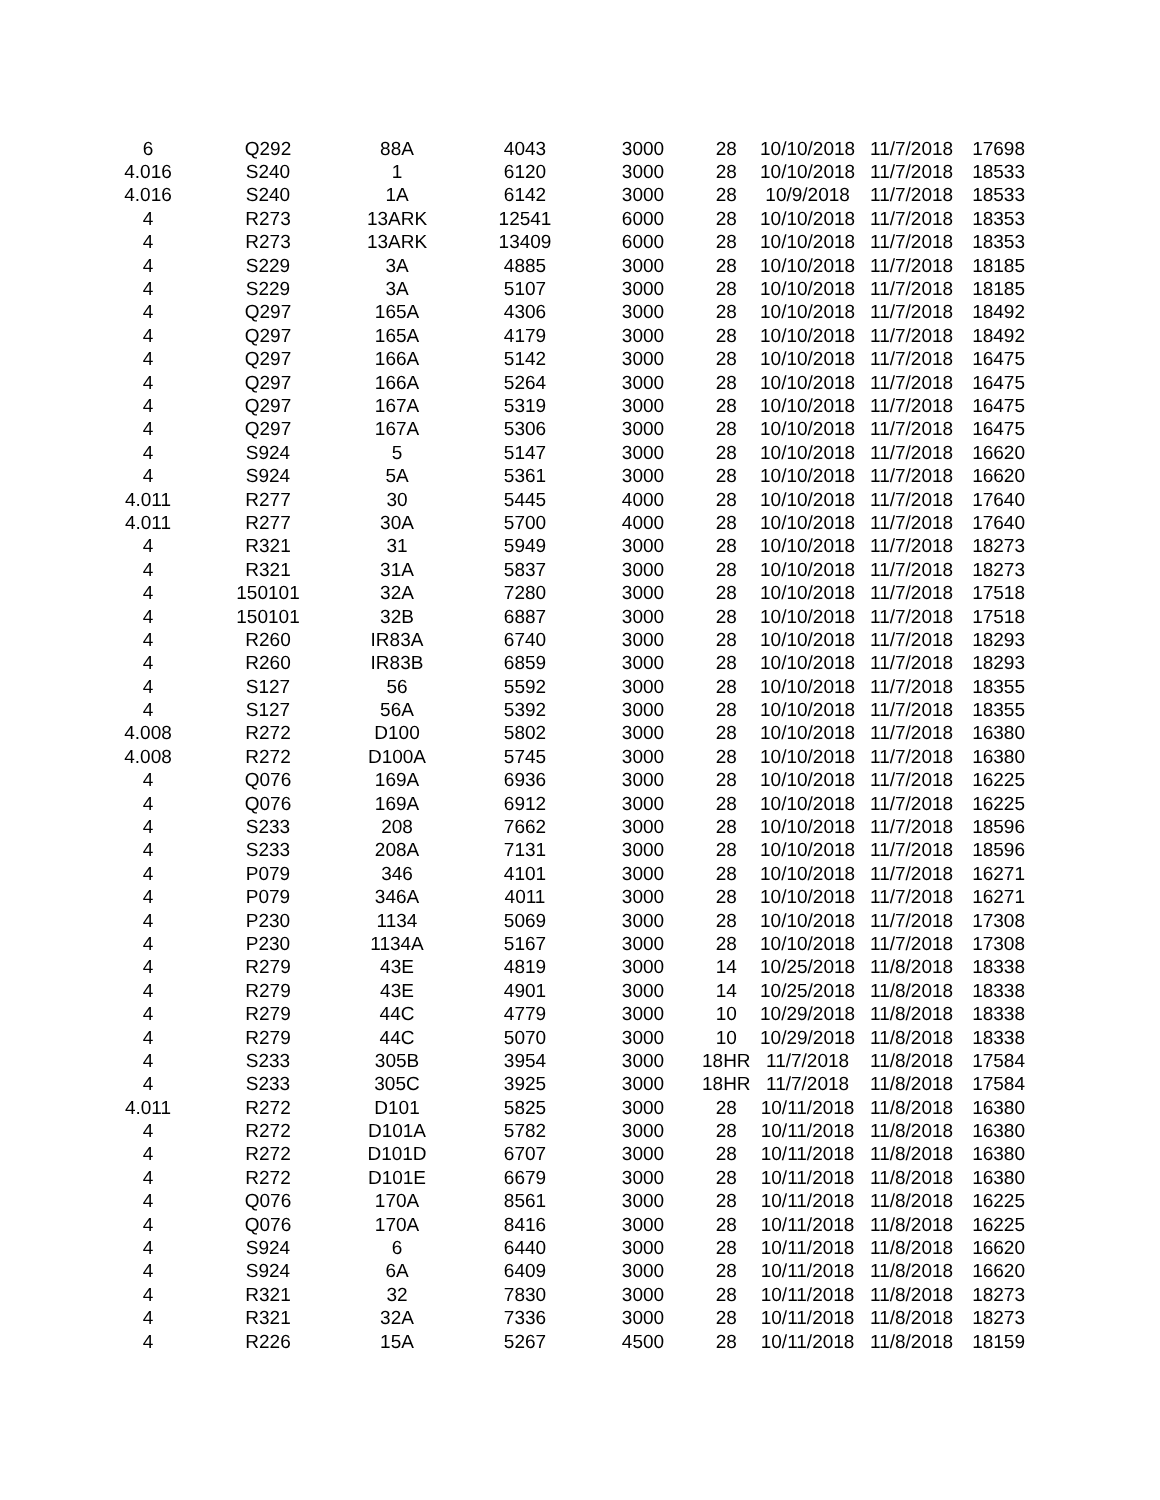| 6 | Q292 | 88A | 4043 | 3000 | 28 | 10/10/2018 | 11/7/2018 | 17698 |
| 4.016 | S240 | 1 | 6120 | 3000 | 28 | 10/10/2018 | 11/7/2018 | 18533 |
| 4.016 | S240 | 1A | 6142 | 3000 | 28 | 10/9/2018 | 11/7/2018 | 18533 |
| 4 | R273 | 13ARK | 12541 | 6000 | 28 | 10/10/2018 | 11/7/2018 | 18353 |
| 4 | R273 | 13ARK | 13409 | 6000 | 28 | 10/10/2018 | 11/7/2018 | 18353 |
| 4 | S229 | 3A | 4885 | 3000 | 28 | 10/10/2018 | 11/7/2018 | 18185 |
| 4 | S229 | 3A | 5107 | 3000 | 28 | 10/10/2018 | 11/7/2018 | 18185 |
| 4 | Q297 | 165A | 4306 | 3000 | 28 | 10/10/2018 | 11/7/2018 | 18492 |
| 4 | Q297 | 165A | 4179 | 3000 | 28 | 10/10/2018 | 11/7/2018 | 18492 |
| 4 | Q297 | 166A | 5142 | 3000 | 28 | 10/10/2018 | 11/7/2018 | 16475 |
| 4 | Q297 | 166A | 5264 | 3000 | 28 | 10/10/2018 | 11/7/2018 | 16475 |
| 4 | Q297 | 167A | 5319 | 3000 | 28 | 10/10/2018 | 11/7/2018 | 16475 |
| 4 | Q297 | 167A | 5306 | 3000 | 28 | 10/10/2018 | 11/7/2018 | 16475 |
| 4 | S924 | 5 | 5147 | 3000 | 28 | 10/10/2018 | 11/7/2018 | 16620 |
| 4 | S924 | 5A | 5361 | 3000 | 28 | 10/10/2018 | 11/7/2018 | 16620 |
| 4.011 | R277 | 30 | 5445 | 4000 | 28 | 10/10/2018 | 11/7/2018 | 17640 |
| 4.011 | R277 | 30A | 5700 | 4000 | 28 | 10/10/2018 | 11/7/2018 | 17640 |
| 4 | R321 | 31 | 5949 | 3000 | 28 | 10/10/2018 | 11/7/2018 | 18273 |
| 4 | R321 | 31A | 5837 | 3000 | 28 | 10/10/2018 | 11/7/2018 | 18273 |
| 4 | 150101 | 32A | 7280 | 3000 | 28 | 10/10/2018 | 11/7/2018 | 17518 |
| 4 | 150101 | 32B | 6887 | 3000 | 28 | 10/10/2018 | 11/7/2018 | 17518 |
| 4 | R260 | IR83A | 6740 | 3000 | 28 | 10/10/2018 | 11/7/2018 | 18293 |
| 4 | R260 | IR83B | 6859 | 3000 | 28 | 10/10/2018 | 11/7/2018 | 18293 |
| 4 | S127 | 56 | 5592 | 3000 | 28 | 10/10/2018 | 11/7/2018 | 18355 |
| 4 | S127 | 56A | 5392 | 3000 | 28 | 10/10/2018 | 11/7/2018 | 18355 |
| 4.008 | R272 | D100 | 5802 | 3000 | 28 | 10/10/2018 | 11/7/2018 | 16380 |
| 4.008 | R272 | D100A | 5745 | 3000 | 28 | 10/10/2018 | 11/7/2018 | 16380 |
| 4 | Q076 | 169A | 6936 | 3000 | 28 | 10/10/2018 | 11/7/2018 | 16225 |
| 4 | Q076 | 169A | 6912 | 3000 | 28 | 10/10/2018 | 11/7/2018 | 16225 |
| 4 | S233 | 208 | 7662 | 3000 | 28 | 10/10/2018 | 11/7/2018 | 18596 |
| 4 | S233 | 208A | 7131 | 3000 | 28 | 10/10/2018 | 11/7/2018 | 18596 |
| 4 | P079 | 346 | 4101 | 3000 | 28 | 10/10/2018 | 11/7/2018 | 16271 |
| 4 | P079 | 346A | 4011 | 3000 | 28 | 10/10/2018 | 11/7/2018 | 16271 |
| 4 | P230 | 1134 | 5069 | 3000 | 28 | 10/10/2018 | 11/7/2018 | 17308 |
| 4 | P230 | 1134A | 5167 | 3000 | 28 | 10/10/2018 | 11/7/2018 | 17308 |
| 4 | R279 | 43E | 4819 | 3000 | 14 | 10/25/2018 | 11/8/2018 | 18338 |
| 4 | R279 | 43E | 4901 | 3000 | 14 | 10/25/2018 | 11/8/2018 | 18338 |
| 4 | R279 | 44C | 4779 | 3000 | 10 | 10/29/2018 | 11/8/2018 | 18338 |
| 4 | R279 | 44C | 5070 | 3000 | 10 | 10/29/2018 | 11/8/2018 | 18338 |
| 4 | S233 | 305B | 3954 | 3000 | 18HR | 11/7/2018 | 11/8/2018 | 17584 |
| 4 | S233 | 305C | 3925 | 3000 | 18HR | 11/7/2018 | 11/8/2018 | 17584 |
| 4.011 | R272 | D101 | 5825 | 3000 | 28 | 10/11/2018 | 11/8/2018 | 16380 |
| 4 | R272 | D101A | 5782 | 3000 | 28 | 10/11/2018 | 11/8/2018 | 16380 |
| 4 | R272 | D101D | 6707 | 3000 | 28 | 10/11/2018 | 11/8/2018 | 16380 |
| 4 | R272 | D101E | 6679 | 3000 | 28 | 10/11/2018 | 11/8/2018 | 16380 |
| 4 | Q076 | 170A | 8561 | 3000 | 28 | 10/11/2018 | 11/8/2018 | 16225 |
| 4 | Q076 | 170A | 8416 | 3000 | 28 | 10/11/2018 | 11/8/2018 | 16225 |
| 4 | S924 | 6 | 6440 | 3000 | 28 | 10/11/2018 | 11/8/2018 | 16620 |
| 4 | S924 | 6A | 6409 | 3000 | 28 | 10/11/2018 | 11/8/2018 | 16620 |
| 4 | R321 | 32 | 7830 | 3000 | 28 | 10/11/2018 | 11/8/2018 | 18273 |
| 4 | R321 | 32A | 7336 | 3000 | 28 | 10/11/2018 | 11/8/2018 | 18273 |
| 4 | R226 | 15A | 5267 | 4500 | 28 | 10/11/2018 | 11/8/2018 | 18159 |